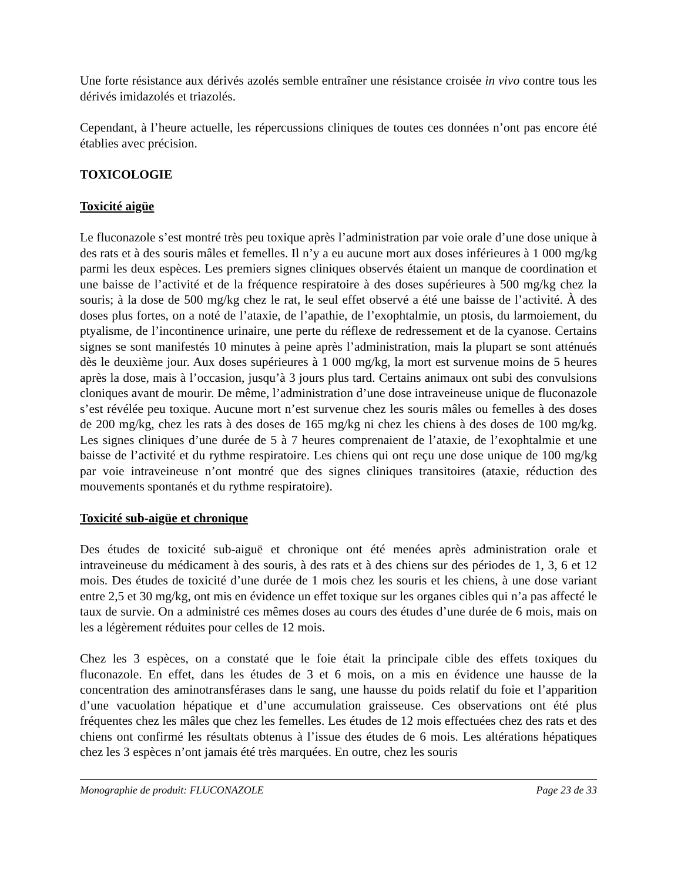Une forte résistance aux dérivés azolés semble entraîner une résistance croisée in vivo contre tous les dérivés imidazolés et triazolés.
Cependant, à l’heure actuelle, les répercussions cliniques de toutes ces données n’ont pas encore été établies avec précision.
TOXICOLOGIE
Toxicité aigüe
Le fluconazole s’est montré très peu toxique après l’administration par voie orale d’une dose unique à des rats et à des souris mâles et femelles. Il n’y a eu aucune mort aux doses inférieures à 1 000 mg/kg parmi les deux espèces. Les premiers signes cliniques observés étaient un manque de coordination et une baisse de l’activité et de la fréquence respiratoire à des doses supérieures à 500 mg/kg chez la souris; à la dose de 500 mg/kg chez le rat, le seul effet observé a été une baisse de l’activité. À des doses plus fortes, on a noté de l’ataxie, de l’apathie, de l’exophtalmie, un ptosis, du larmoiement, du ptyalisme, de l’incontinence urinaire, une perte du réflexe de redressement et de la cyanose. Certains signes se sont manifestés 10 minutes à peine après l’administration, mais la plupart se sont atténués dès le deuxième jour. Aux doses supérieures à 1 000 mg/kg, la mort est survenue moins de 5 heures après la dose, mais à l’occasion, jusqu’à 3 jours plus tard. Certains animaux ont subi des convulsions cloniques avant de mourir. De même, l’administration d’une dose intraveineuse unique de fluconazole s’est révélée peu toxique. Aucune mort n’est survenue chez les souris mâles ou femelles à des doses de 200 mg/kg, chez les rats à des doses de 165 mg/kg ni chez les chiens à des doses de 100 mg/kg. Les signes cliniques d’une durée de 5 à 7 heures comprenaient de l’ataxie, de l’exophtalmie et une baisse de l’activité et du rythme respiratoire. Les chiens qui ont reçu une dose unique de 100 mg/kg par voie intraveineuse n’ont montré que des signes cliniques transitoires (ataxie, réduction des mouvements spontanés et du rythme respiratoire).
Toxicité sub-aigüe et chronique
Des études de toxicité sub-aiguë et chronique ont été menées après administration orale et intraveineuse du médicament à des souris, à des rats et à des chiens sur des périodes de 1, 3, 6 et 12 mois. Des études de toxicité d’une durée de 1 mois chez les souris et les chiens, à une dose variant entre 2,5 et 30 mg/kg, ont mis en évidence un effet toxique sur les organes cibles qui n’a pas affecté le taux de survie. On a administré ces mêmes doses au cours des études d’une durée de 6 mois, mais on les a légèrement réduites pour celles de 12 mois.
Chez les 3 espèces, on a constaté que le foie était la principale cible des effets toxiques du fluconazole. En effet, dans les études de 3 et 6 mois, on a mis en évidence une hausse de la concentration des aminotransférases dans le sang, une hausse du poids relatif du foie et l’apparition d’une vacuolation hépatique et d’une accumulation graisseuse. Ces observations ont été plus fréquentes chez les mâles que chez les femelles. Les études de 12 mois effectuées chez des rats et des chiens ont confirmé les résultats obtenus à l’issue des études de 6 mois. Les altérations hépatiques chez les 3 espèces n’ont jamais été très marquées. En outre, chez les souris
Monographie de produit: FLUCONAZOLE Page 23 de 33